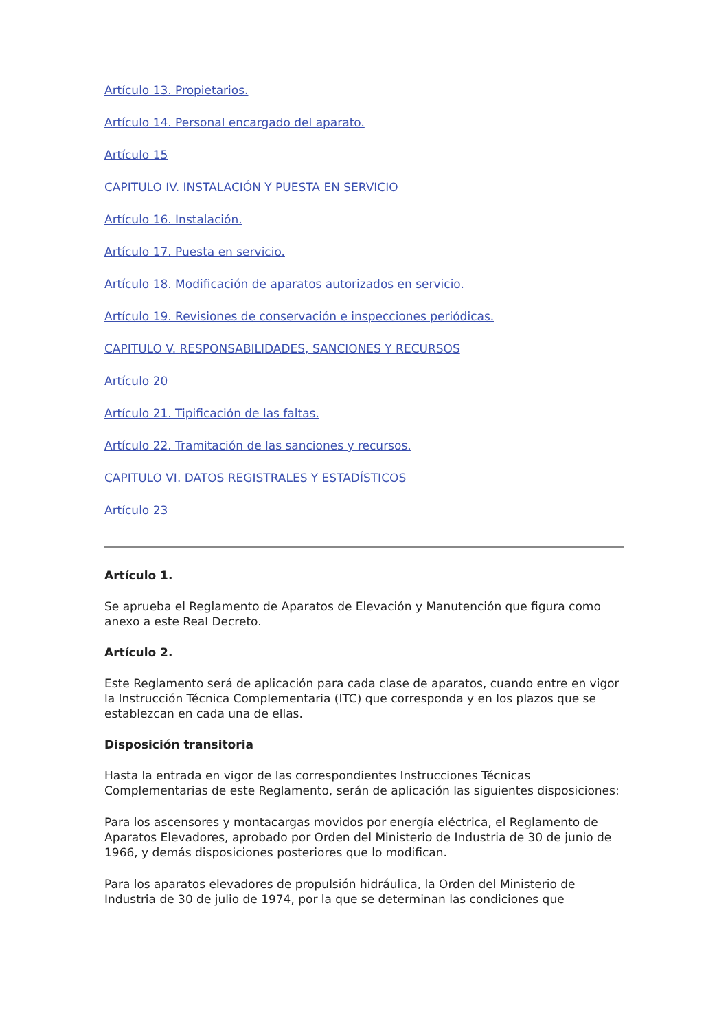Artículo 13. Propietarios.
Artículo 14. Personal encargado del aparato.
Artículo 15
CAPITULO IV. INSTALACIÓN Y PUESTA EN SERVICIO
Artículo 16. Instalación.
Artículo 17. Puesta en servicio.
Artículo 18. Modificación de aparatos autorizados en servicio.
Artículo 19. Revisiones de conservación e inspecciones periódicas.
CAPITULO V. RESPONSABILIDADES, SANCIONES Y RECURSOS
Artículo 20
Artículo 21. Tipificación de las faltas.
Artículo 22. Tramitación de las sanciones y recursos.
CAPITULO VI. DATOS REGISTRALES Y ESTADÍSTICOS
Artículo 23
Artículo 1.
Se aprueba el Reglamento de Aparatos de Elevación y Manutención que figura como anexo a este Real Decreto.
Artículo 2.
Este Reglamento será de aplicación para cada clase de aparatos, cuando entre en vigor la Instrucción Técnica Complementaria (ITC) que corresponda y en los plazos que se establezcan en cada una de ellas.
Disposición transitoria
Hasta la entrada en vigor de las correspondientes Instrucciones Técnicas Complementarias de este Reglamento, serán de aplicación las siguientes disposiciones:
Para los ascensores y montacargas movidos por energía eléctrica, el Reglamento de Aparatos Elevadores, aprobado por Orden del Ministerio de Industria de 30 de junio de 1966, y demás disposiciones posteriores que lo modifican.
Para los aparatos elevadores de propulsión hidráulica, la Orden del Ministerio de Industria de 30 de julio de 1974, por la que se determinan las condiciones que